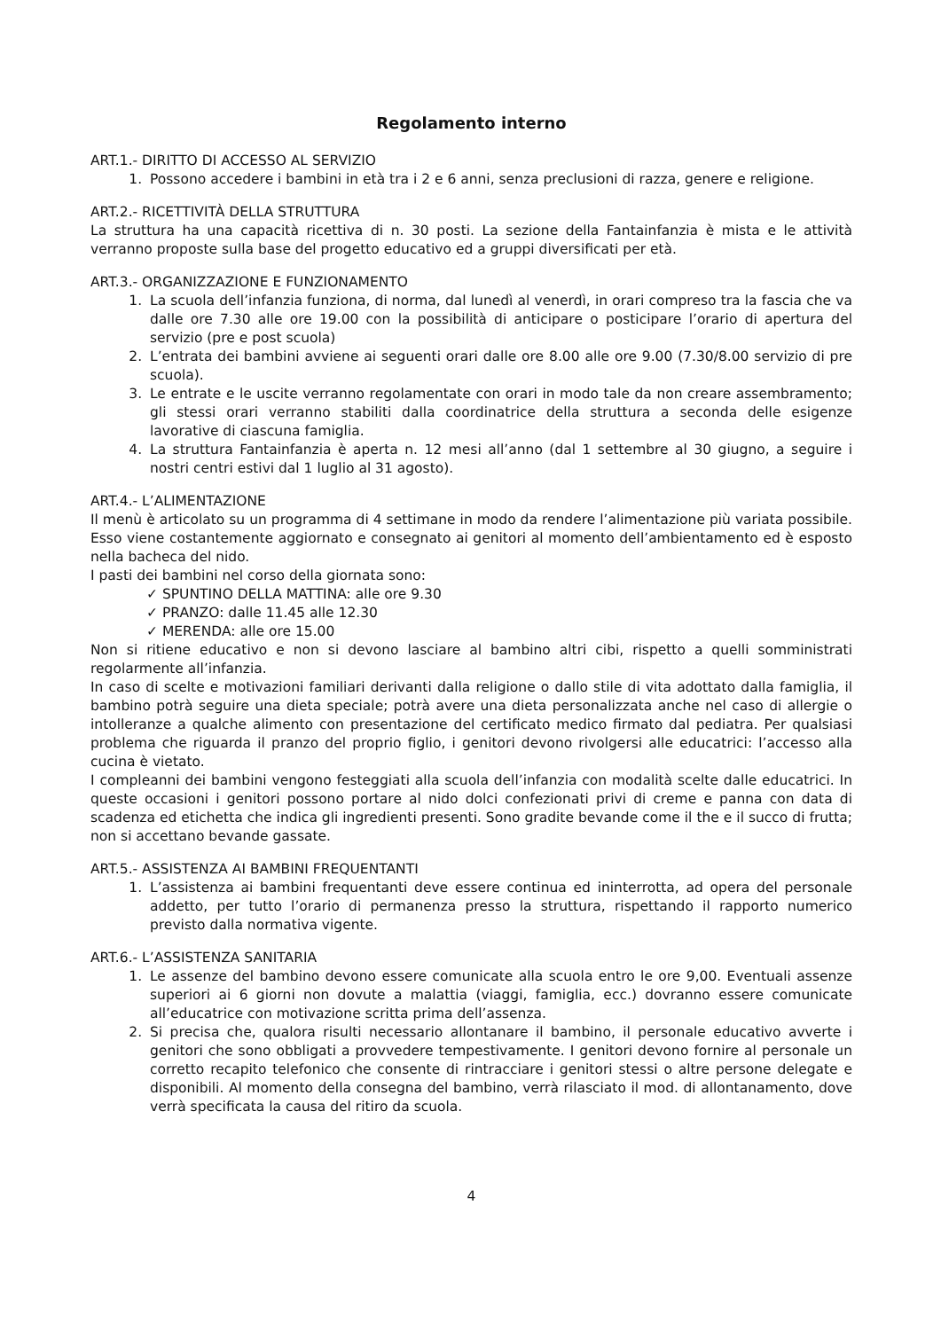Regolamento interno
ART.1.- DIRITTO DI ACCESSO AL SERVIZIO
1. Possono accedere i bambini in età tra i 2 e 6 anni, senza preclusioni di razza, genere e religione.
ART.2.- RICETTIVITÀ DELLA STRUTTURA
La struttura ha una capacità ricettiva di n. 30 posti. La sezione della Fantainfanzia è mista e le attività verranno proposte sulla base del progetto educativo ed a gruppi diversificati per età.
ART.3.- ORGANIZZAZIONE E FUNZIONAMENTO
1. La scuola dell’infanzia funziona, di norma, dal lunedì al venerdì, in orari compreso tra la fascia che va dalle ore 7.30 alle ore 19.00 con la possibilità di anticipare o posticipare l’orario di apertura del servizio (pre e post scuola)
2. L’entrata dei bambini avviene ai seguenti orari dalle ore 8.00 alle ore 9.00 (7.30/8.00 servizio di pre scuola).
3. Le entrate e le uscite verranno regolamentate con orari in modo tale da non creare assembramento; gli stessi orari verranno stabiliti dalla coordinatrice della struttura a seconda delle esigenze lavorative di ciascuna famiglia.
4. La struttura Fantainfanzia è aperta n. 12 mesi all’anno (dal 1 settembre al 30 giugno, a seguire i nostri centri estivi dal 1 luglio al 31 agosto).
ART.4.- L’ALIMENTAZIONE
Il menù è articolato su un programma di 4 settimane in modo da rendere l’alimentazione più variata possibile. Esso viene costantemente aggiornato e consegnato ai genitori al momento dell’ambientamento ed è esposto nella bacheca del nido.
I pasti dei bambini nel corso della giornata sono:
✓ SPUNTINO DELLA MATTINA: alle ore 9.30
✓ PRANZO: dalle 11.45 alle 12.30
✓ MERENDA: alle ore 15.00
Non si ritiene educativo e non si devono lasciare al bambino altri cibi, rispetto a quelli somministrati regolarmente all’infanzia.
In caso di scelte e motivazioni familiari derivanti dalla religione o dallo stile di vita adottato dalla famiglia, il bambino potrà seguire una dieta speciale; potrà avere una dieta personalizzata anche nel caso di allergie o intolleranze a qualche alimento con presentazione del certificato medico firmato dal pediatra. Per qualsiasi problema che riguarda il pranzo del proprio figlio, i genitori devono rivolgersi alle educatrici: l’accesso alla cucina è vietato.
I compleanni dei bambini vengono festeggiati alla scuola dell’infanzia con modalità scelte dalle educatrici. In queste occasioni i genitori possono portare al nido dolci confezionati privi di creme e panna con data di scadenza ed etichetta che indica gli ingredienti presenti. Sono gradite bevande come il the e il succo di frutta; non si accettano bevande gassate.
ART.5.- ASSISTENZA AI BAMBINI FREQUENTANTI
1. L’assistenza ai bambini frequentanti deve essere continua ed ininterrotta, ad opera del personale addetto, per tutto l’orario di permanenza presso la struttura, rispettando il rapporto numerico previsto dalla normativa vigente.
ART.6.- L’ASSISTENZA SANITARIA
1. Le assenze del bambino devono essere comunicate alla scuola entro le ore 9,00. Eventuali assenze superiori ai 6 giorni non dovute a malattia (viaggi, famiglia, ecc.) dovranno essere comunicate all’educatrice con motivazione scritta prima dell’assenza.
2. Si precisa che, qualora risulti necessario allontanare il bambino, il personale educativo avverte i genitori che sono obbligati a provvedere tempestivamente. I genitori devono fornire al personale un corretto recapito telefonico che consente di rintracciare i genitori stessi o altre persone delegate e disponibili. Al momento della consegna del bambino, verrà rilasciato il mod. di allontanamento, dove verrà specificata la causa del ritiro da scuola.
4